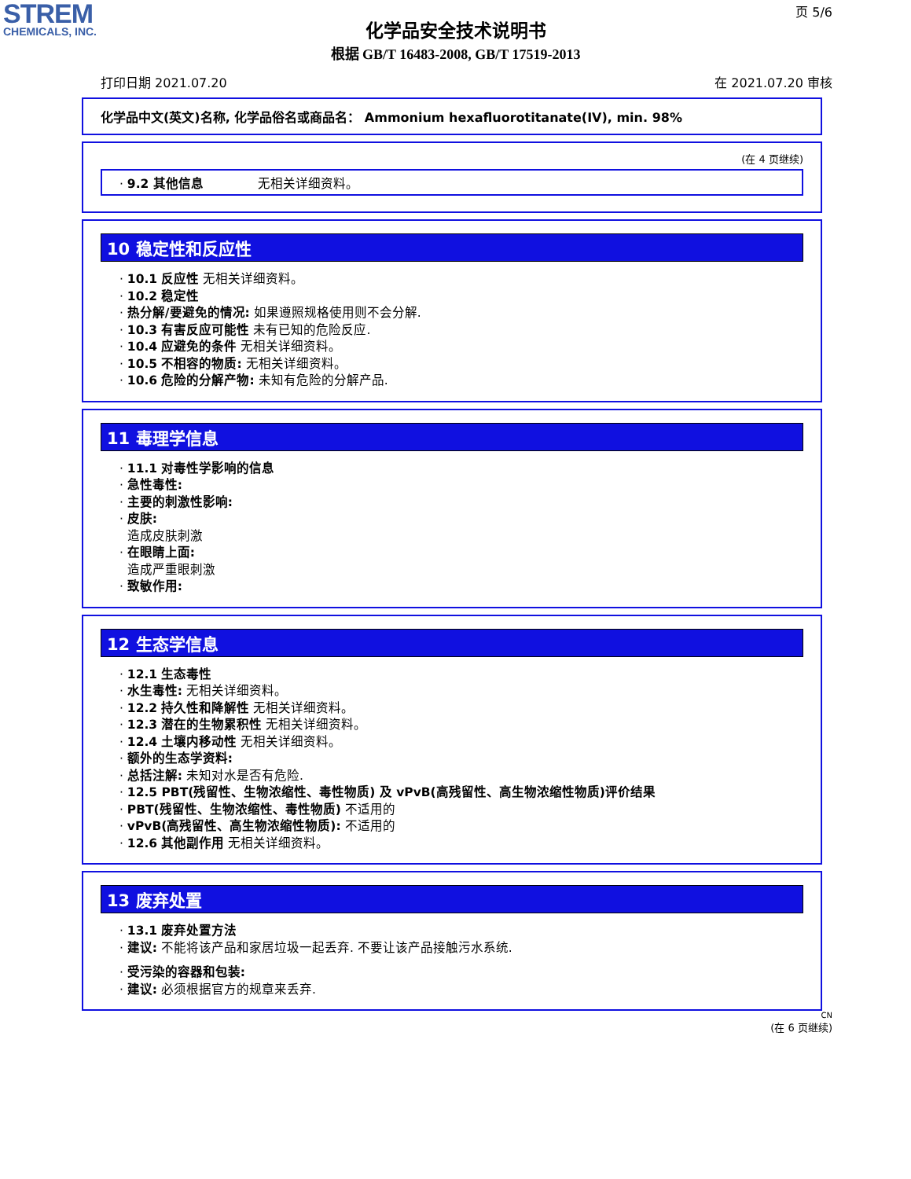STREM
CHEMICALS, INC.
页 5/6
化学品安全技术说明书
根据 GB/T 16483-2008, GB/T 17519-2013
打印日期 2021.07.20 在 2021.07.20 审核
化学品中文(英文)名称, 化学品俗名或商品名： Ammonium hexafluorotitanate(IV), min. 98%
(在 4 页继续)
· 9.2 其他信息 无相关详细资料。
10 稳定性和反应性
· 10.1 反应性 无相关详细资料。
· 10.2 稳定性
· 热分解/要避免的情况: 如果遵照规格使用则不会分解.
· 10.3 有害反应可能性 未有已知的危险反应.
· 10.4 应避免的条件 无相关详细资料。
· 10.5 不相容的物质: 无相关详细资料。
· 10.6 危险的分解产物: 未知有危险的分解产品.
11 毒理学信息
· 11.1 对毒性学影响的信息
· 急性毒性:
· 主要的刺激性影响:
· 皮肤:
造成皮肤刺激
· 在眼睛上面:
造成严重眼刺激
· 致敏作用:
12 生态学信息
· 12.1 生态毒性
· 水生毒性: 无相关详细资料。
· 12.2 持久性和降解性 无相关详细资料。
· 12.3 潜在的生物累积性 无相关详细资料。
· 12.4 土壤内移动性 无相关详细资料。
· 额外的生态学资料:
· 总括注解: 未知对水是否有危险.
· 12.5 PBT(残留性、生物浓缩性、毒性物质) 及 vPvB(高残留性、高生物浓缩性物质)评价结果
· PBT(残留性、生物浓缩性、毒性物质) 不适用的
· vPvB(高残留性、高生物浓缩性物质): 不适用的
· 12.6 其他副作用 无相关详细资料。
13 废弃处置
· 13.1 废弃处置方法
· 建议: 不能将该产品和家居垃圾一起丢弃. 不要让该产品接触污水系统.
· 受污染的容器和包装:
· 建议: 必须根据官方的规章来丢弃.
CN
(在 6 页继续)